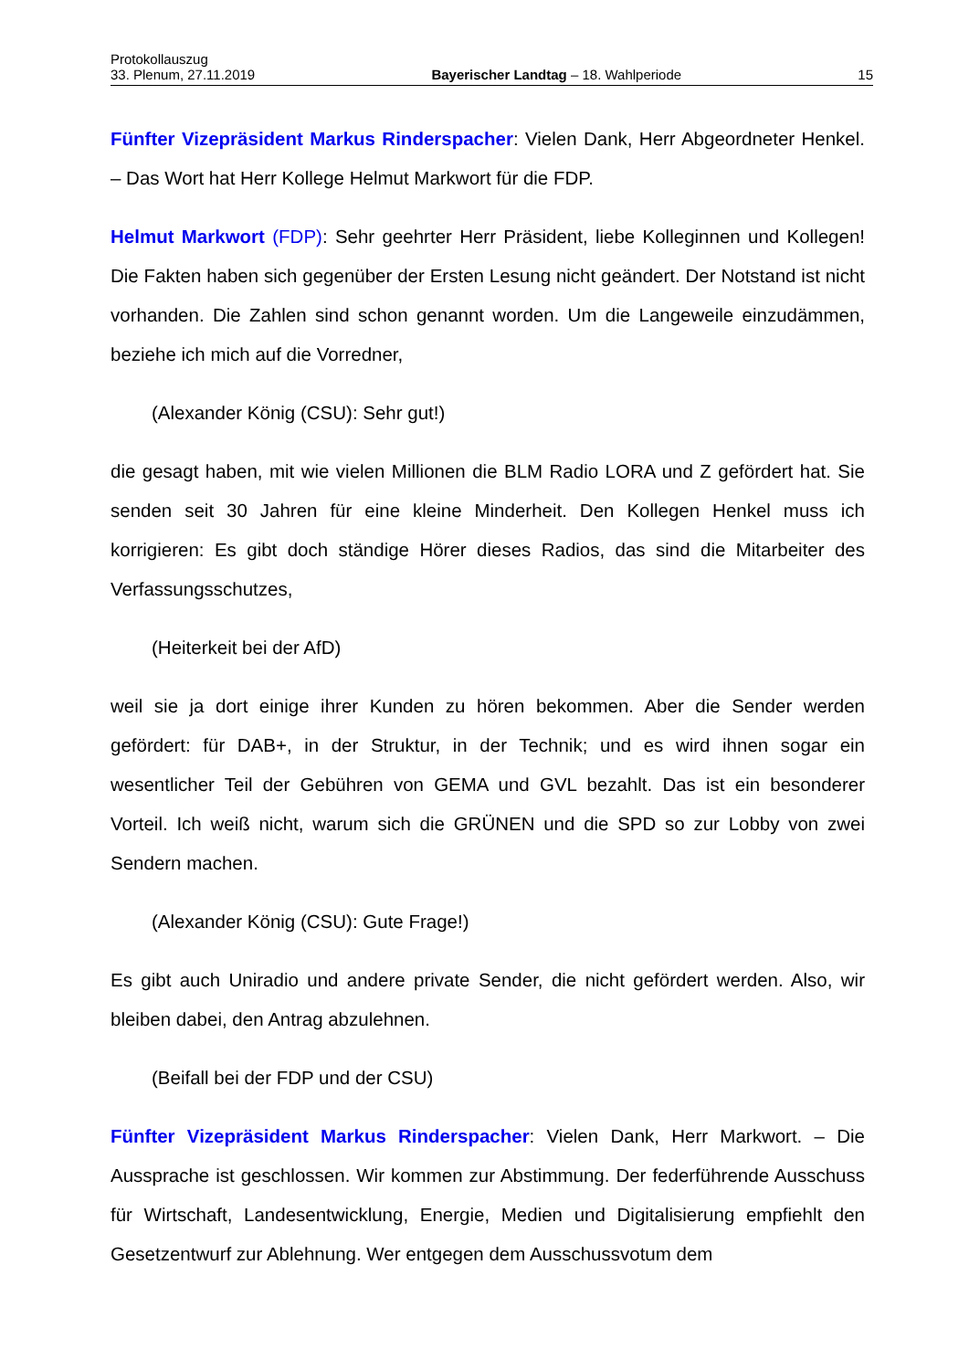Protokollauszug
33. Plenum, 27.11.2019 Bayerischer Landtag – 18. Wahlperiode 15
Fünfter Vizepräsident Markus Rinderspacher: Vielen Dank, Herr Abgeordneter Henkel. – Das Wort hat Herr Kollege Helmut Markwort für die FDP.
Helmut Markwort (FDP): Sehr geehrter Herr Präsident, liebe Kolleginnen und Kollegen! Die Fakten haben sich gegenüber der Ersten Lesung nicht geändert. Der Notstand ist nicht vorhanden. Die Zahlen sind schon genannt worden. Um die Langeweile einzudämmen, beziehe ich mich auf die Vorredner,
(Alexander König (CSU): Sehr gut!)
die gesagt haben, mit wie vielen Millionen die BLM Radio LORA und Z gefördert hat. Sie senden seit 30 Jahren für eine kleine Minderheit. Den Kollegen Henkel muss ich korrigieren: Es gibt doch ständige Hörer dieses Radios, das sind die Mitarbeiter des Verfassungsschutzes,
(Heiterkeit bei der AfD)
weil sie ja dort einige ihrer Kunden zu hören bekommen. Aber die Sender werden gefördert: für DAB+, in der Struktur, in der Technik; und es wird ihnen sogar ein wesentlicher Teil der Gebühren von GEMA und GVL bezahlt. Das ist ein besonderer Vorteil. Ich weiß nicht, warum sich die GRÜNEN und die SPD so zur Lobby von zwei Sendern machen.
(Alexander König (CSU): Gute Frage!)
Es gibt auch Uniradio und andere private Sender, die nicht gefördert werden. Also, wir bleiben dabei, den Antrag abzulehnen.
(Beifall bei der FDP und der CSU)
Fünfter Vizepräsident Markus Rinderspacher: Vielen Dank, Herr Markwort. – Die Aussprache ist geschlossen. Wir kommen zur Abstimmung. Der federführende Ausschuss für Wirtschaft, Landesentwicklung, Energie, Medien und Digitalisierung empfiehlt den Gesetzentwurf zur Ablehnung. Wer entgegen dem Ausschussvotum dem